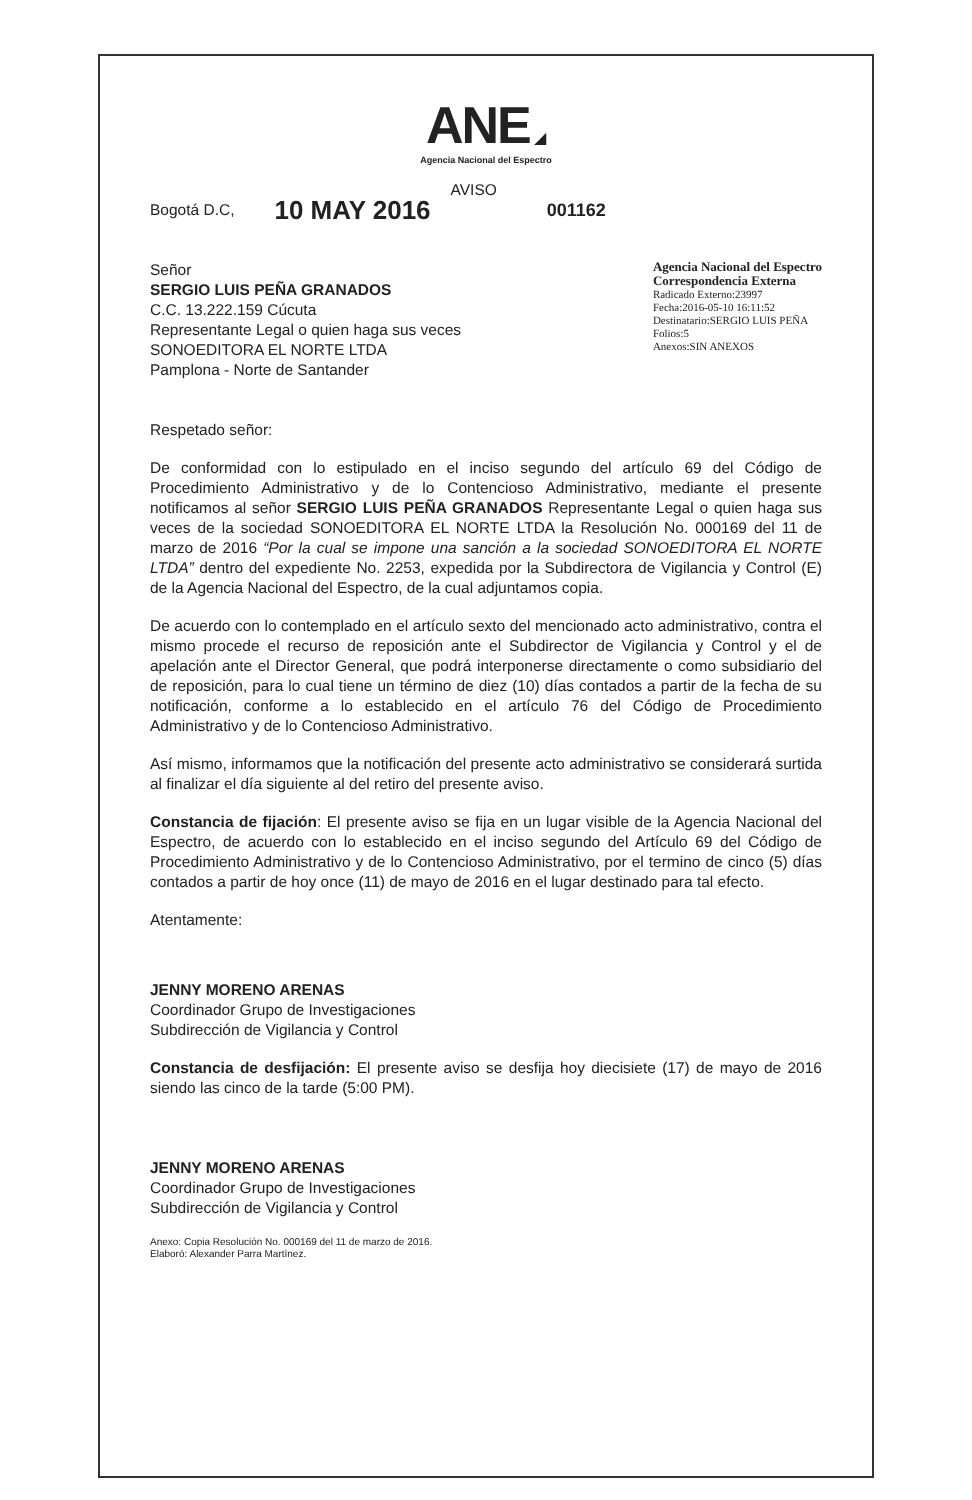ANE ◢
Agencia Nacional del Espectro
Bogotá D.C, 10 MAY 2016 AVISO 001162
Señor
SERGIO LUIS PEÑA GRANADOS
C.C. 13.222.159 Cúcuta
Representante Legal o quien haga sus veces
SONOEDITORA EL NORTE LTDA
Pamplona - Norte de Santander
Agencia Nacional del Espectro
Correspondencia Externa
Radicado Externo:23997
Fecha:2016-05-10 16:11:52
Destinatario:SERGIO LUIS PEÑA
Folios:5
Anexos:SIN ANEXOS
Respetado señor:
De conformidad con lo estipulado en el inciso segundo del artículo 69 del Código de Procedimiento Administrativo y de lo Contencioso Administrativo, mediante el presente notificamos al señor SERGIO LUIS PEÑA GRANADOS Representante Legal o quien haga sus veces de la sociedad SONOEDITORA EL NORTE LTDA la Resolución No. 000169 del 11 de marzo de 2016 “Por la cual se impone una sanción a la sociedad SONOEDITORA EL NORTE LTDA” dentro del expediente No. 2253, expedida por la Subdirectora de Vigilancia y Control (E) de la Agencia Nacional del Espectro, de la cual adjuntamos copia.
De acuerdo con lo contemplado en el artículo sexto del mencionado acto administrativo, contra el mismo procede el recurso de reposición ante el Subdirector de Vigilancia y Control y el de apelación ante el Director General, que podrá interponerse directamente o como subsidiario del de reposición, para lo cual tiene un término de diez (10) días contados a partir de la fecha de su notificación, conforme a lo establecido en el artículo 76 del Código de Procedimiento Administrativo y de lo Contencioso Administrativo.
Así mismo, informamos que la notificación del presente acto administrativo se considerará surtida al finalizar el día siguiente al del retiro del presente aviso.
Constancia de fijación: El presente aviso se fija en un lugar visible de la Agencia Nacional del Espectro, de acuerdo con lo establecido en el inciso segundo del Artículo 69 del Código de Procedimiento Administrativo y de lo Contencioso Administrativo, por el termino de cinco (5) días contados a partir de hoy once (11) de mayo de 2016 en el lugar destinado para tal efecto.
Atentamente:
JENNY MORENO ARENAS
Coordinador Grupo de Investigaciones
Subdirección de Vigilancia y Control
Constancia de desfijación: El presente aviso se desfija hoy diecisiete (17) de mayo de 2016 siendo las cinco de la tarde (5:00 PM).
JENNY MORENO ARENAS
Coordinador Grupo de Investigaciones
Subdirección de Vigilancia y Control
Anexo: Copia Resolución No. 000169 del 11 de marzo de 2016.
Elaboró: Alexander Parra Martínez.